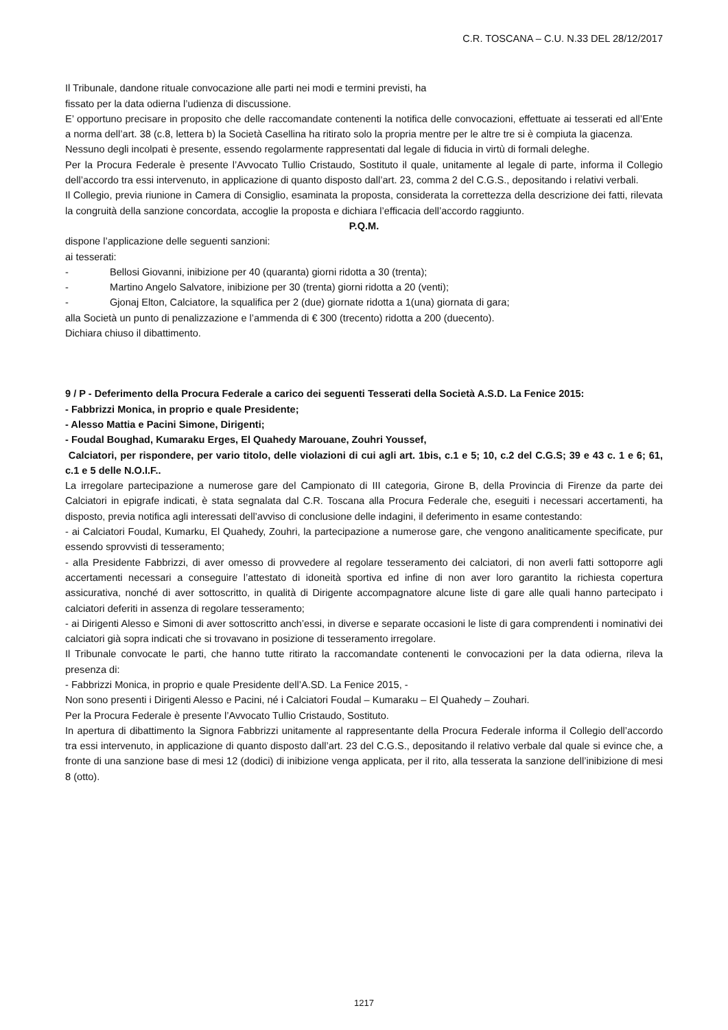C.R. TOSCANA – C.U. N.33 DEL 28/12/2017
Il Tribunale, dandone rituale convocazione alle parti nei modi e termini previsti, ha
fissato per la data odierna l’udienza di discussione.
E’ opportuno precisare in proposito che delle raccomandate contenenti la notifica delle convocazioni, effettuate ai tesserati ed all’Ente a norma dell’art. 38 (c.8, lettera b) la Società Casellina ha ritirato solo la propria mentre per le altre tre si è compiuta la giacenza.
Nessuno degli incolpati è presente, essendo regolarmente rappresentati dal legale di fiducia in virtù di formali deleghe.
Per la Procura Federale è presente l’Avvocato Tullio Cristaudo, Sostituto il quale, unitamente al legale di parte, informa il Collegio dell’accordo tra essi intervenuto, in applicazione di quanto disposto dall’art. 23, comma 2 del C.G.S., depositando i relativi verbali.
Il Collegio, previa riunione in Camera di Consiglio, esaminata la proposta, considerata la correttezza della descrizione dei fatti, rilevata la congruità della sanzione concordata, accoglie la proposta e dichiara l’efficacia dell’accordo raggiunto.
P.Q.M.
dispone l’applicazione delle seguenti sanzioni:
ai tesserati:
- Bellosi Giovanni, inibizione per 40 (quaranta) giorni ridotta a 30 (trenta);
- Martino Angelo Salvatore, inibizione per 30 (trenta) giorni ridotta a 20 (venti);
- Gjonaj Elton, Calciatore, la squalifica per 2 (due) giornate ridotta a 1(una) giornata di gara;
alla Società un punto di penalizzazione e l’ammenda di € 300 (trecento) ridotta a 200 (duecento).
Dichiara chiuso il dibattimento.
9 / P - Deferimento della Procura Federale a carico dei seguenti Tesserati della Società A.S.D. La Fenice 2015:
- Fabbrizzi Monica, in proprio e quale Presidente;
- Alesso Mattia e Pacini Simone, Dirigenti;
- Foudal Boughad, Kumaraku Erges, El Quahedy Marouane, Zouhri Youssef,
Calciatori, per rispondere, per vario titolo, delle violazioni di cui agli art. 1bis, c.1 e 5; 10, c.2 del C.G.S; 39 e 43 c. 1 e 6; 61, c.1 e 5 delle N.O.I.F..
La irregolare partecipazione a numerose gare del Campionato di III categoria, Girone B, della Provincia di Firenze da parte dei Calciatori in epigrafe indicati, è stata segnalata dal C.R. Toscana alla Procura Federale che, eseguiti i necessari accertamenti, ha disposto, previa notifica agli interessati dell’avviso di conclusione delle indagini, il deferimento in esame contestando:
- ai Calciatori Foudal, Kumarku, El Quahedy, Zouhri, la partecipazione a numerose gare, che vengono analiticamente specificate, pur essendo sprovvisti di tesseramento;
- alla Presidente Fabbrizzi, di aver omesso di provvedere al regolare tesseramento dei calciatori, di non averli fatti sottoporre agli accertamenti necessari a conseguire l’attestato di idoneità sportiva ed infine di non aver loro garantito la richiesta copertura assicurativa, nonché di aver sottoscritto, in qualità di Dirigente accompagnatore alcune liste di gare alle quali hanno partecipato i calciatori deferiti in assenza di regolare tesseramento;
- ai Dirigenti Alesso e Simoni di aver sottoscritto anch’essi, in diverse e separate occasioni le liste di gara comprendenti i nominativi dei calciatori già sopra indicati che si trovavano in posizione di tesseramento irregolare.
Il Tribunale convocate le parti, che hanno tutte ritirato la raccomandate contenenti le convocazioni per la data odierna, rileva la presenza di:
- Fabbrizzi Monica, in proprio e quale Presidente dell’A.SD. La Fenice 2015, -
Non sono presenti i Dirigenti Alesso e Pacini, né i Calciatori Foudal – Kumaraku – El Quahedy – Zouhari.
Per la Procura Federale è presente l’Avvocato Tullio Cristaudo, Sostituto.
In apertura di dibattimento la Signora Fabbrizzi unitamente al rappresentante della Procura Federale informa il Collegio dell’accordo tra essi intervenuto, in applicazione di quanto disposto dall’art. 23 del C.G.S., depositando il relativo verbale dal quale si evince che, a fronte di una sanzione base di mesi 12 (dodici) di inibizione venga applicata, per il rito, alla tesserata la sanzione dell’inibizione di mesi 8 (otto).
1217